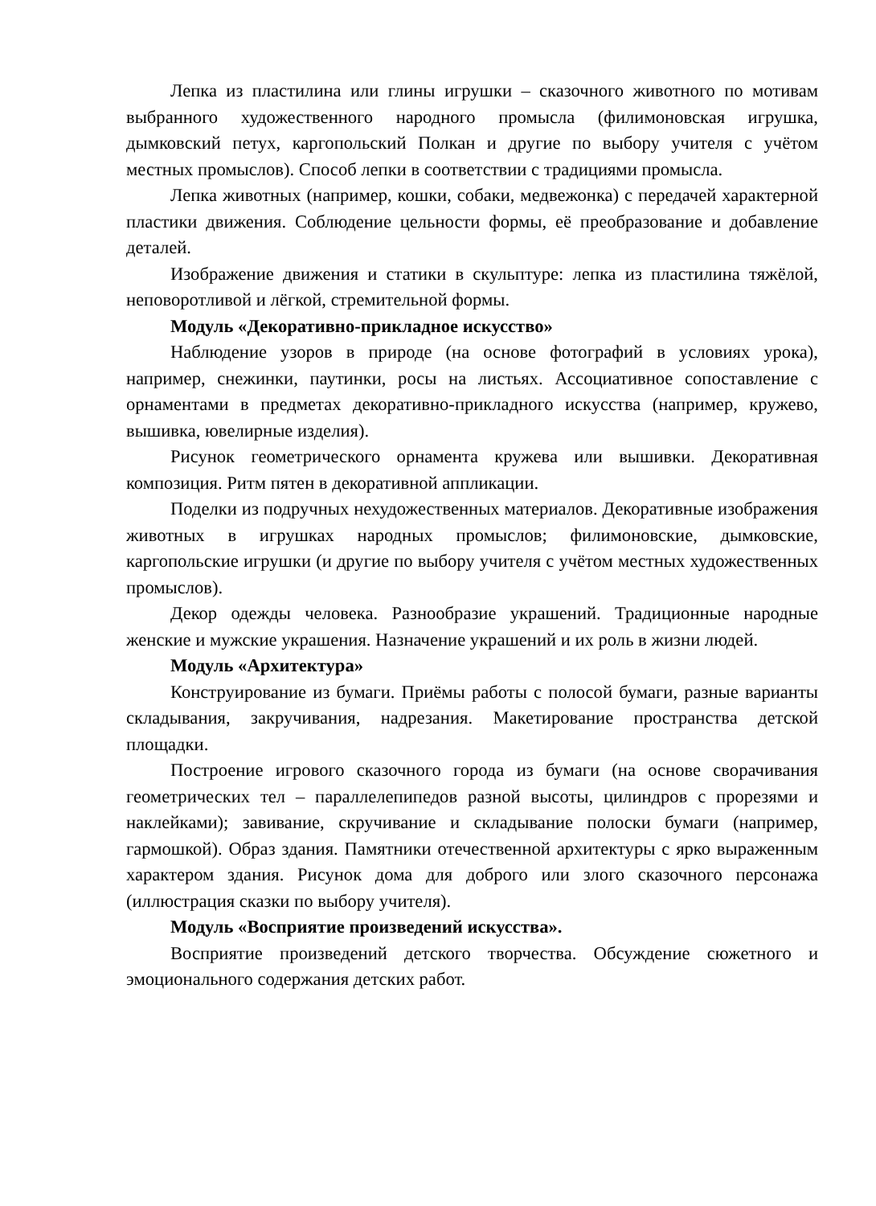Лепка из пластилина или глины игрушки – сказочного животного по мотивам выбранного художественного народного промысла (филимоновская игрушка, дымковский петух, каргопольский Полкан и другие по выбору учителя с учётом местных промыслов). Способ лепки в соответствии с традициями промысла.
Лепка животных (например, кошки, собаки, медвежонка) с передачей характерной пластики движения. Соблюдение цельности формы, её преобразование и добавление деталей.
Изображение движения и статики в скульптуре: лепка из пластилина тяжёлой, неповоротливой и лёгкой, стремительной формы.
Модуль «Декоративно-прикладное искусство»
Наблюдение узоров в природе (на основе фотографий в условиях урока), например, снежинки, паутинки, росы на листьях. Ассоциативное сопоставление с орнаментами в предметах декоративно-прикладного искусства (например, кружево, вышивка, ювелирные изделия).
Рисунок геометрического орнамента кружева или вышивки. Декоративная композиция. Ритм пятен в декоративной аппликации.
Поделки из подручных нехудожественных материалов. Декоративные изображения животных в игрушках народных промыслов; филимоновские, дымковские, каргопольские игрушки (и другие по выбору учителя с учётом местных художественных промыслов).
Декор одежды человека. Разнообразие украшений. Традиционные народные женские и мужские украшения. Назначение украшений и их роль в жизни людей.
Модуль «Архитектура»
Конструирование из бумаги. Приёмы работы с полосой бумаги, разные варианты складывания, закручивания, надрезания. Макетирование пространства детской площадки.
Построение игрового сказочного города из бумаги (на основе сворачивания геометрических тел – параллелепипедов разной высоты, цилиндров с прорезями и наклейками); завивание, скручивание и складывание полоски бумаги (например, гармошкой). Образ здания. Памятники отечественной архитектуры с ярко выраженным характером здания. Рисунок дома для доброго или злого сказочного персонажа (иллюстрация сказки по выбору учителя).
Модуль «Восприятие произведений искусства».
Восприятие произведений детского творчества. Обсуждение сюжетного и эмоционального содержания детских работ.